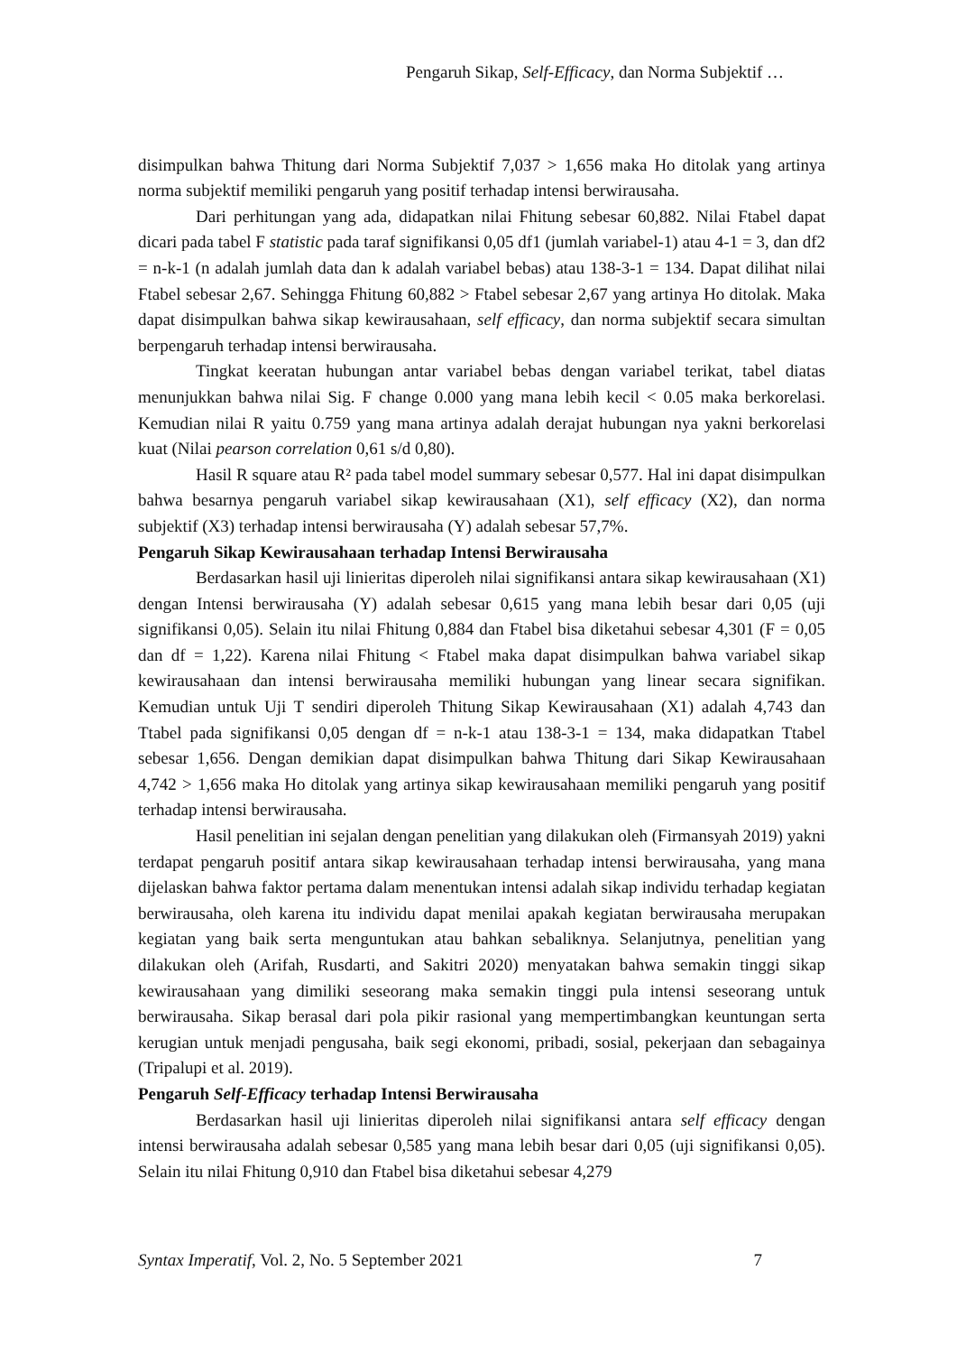Pengaruh Sikap, Self-Efficacy, dan Norma Subjektif …
disimpulkan bahwa Thitung dari Norma Subjektif 7,037 > 1,656 maka Ho ditolak yang artinya norma subjektif memiliki pengaruh yang positif terhadap intensi berwirausaha.
Dari perhitungan yang ada, didapatkan nilai Fhitung sebesar 60,882. Nilai Ftabel dapat dicari pada tabel F statistic pada taraf signifikansi 0,05 df1 (jumlah variabel-1) atau 4-1 = 3, dan df2 = n-k-1 (n adalah jumlah data dan k adalah variabel bebas) atau 138-3-1 = 134. Dapat dilihat nilai Ftabel sebesar 2,67. Sehingga Fhitung 60,882 > Ftabel sebesar 2,67 yang artinya Ho ditolak. Maka dapat disimpulkan bahwa sikap kewirausahaan, self efficacy, dan norma subjektif secara simultan berpengaruh terhadap intensi berwirausaha.
Tingkat keeratan hubungan antar variabel bebas dengan variabel terikat, tabel diatas menunjukkan bahwa nilai Sig. F change 0.000 yang mana lebih kecil < 0.05 maka berkorelasi. Kemudian nilai R yaitu 0.759 yang mana artinya adalah derajat hubungan nya yakni berkorelasi kuat (Nilai pearson correlation 0,61 s/d 0,80).
Hasil R square atau R² pada tabel model summary sebesar 0,577. Hal ini dapat disimpulkan bahwa besarnya pengaruh variabel sikap kewirausahaan (X1), self efficacy (X2), dan norma subjektif (X3) terhadap intensi berwirausaha (Y) adalah sebesar 57,7%.
Pengaruh Sikap Kewirausahaan terhadap Intensi Berwirausaha
Berdasarkan hasil uji linieritas diperoleh nilai signifikansi antara sikap kewirausahaan (X1) dengan Intensi berwirausaha (Y) adalah sebesar 0,615 yang mana lebih besar dari 0,05 (uji signifikansi 0,05). Selain itu nilai Fhitung 0,884 dan Ftabel bisa diketahui sebesar 4,301 (F = 0,05 dan df = 1,22). Karena nilai Fhitung < Ftabel maka dapat disimpulkan bahwa variabel sikap kewirausahaan dan intensi berwirausaha memiliki hubungan yang linear secara signifikan. Kemudian untuk Uji T sendiri diperoleh Thitung Sikap Kewirausahaan (X1) adalah 4,743 dan Ttabel pada signifikansi 0,05 dengan df = n-k-1 atau 138-3-1 = 134, maka didapatkan Ttabel sebesar 1,656. Dengan demikian dapat disimpulkan bahwa Thitung dari Sikap Kewirausahaan 4,742 > 1,656 maka Ho ditolak yang artinya sikap kewirausahaan memiliki pengaruh yang positif terhadap intensi berwirausaha.
Hasil penelitian ini sejalan dengan penelitian yang dilakukan oleh (Firmansyah 2019) yakni terdapat pengaruh positif antara sikap kewirausahaan terhadap intensi berwirausaha, yang mana dijelaskan bahwa faktor pertama dalam menentukan intensi adalah sikap individu terhadap kegiatan berwirausaha, oleh karena itu individu dapat menilai apakah kegiatan berwirausaha merupakan kegiatan yang baik serta menguntukan atau bahkan sebaliknya. Selanjutnya, penelitian yang dilakukan oleh (Arifah, Rusdarti, and Sakitri 2020) menyatakan bahwa semakin tinggi sikap kewirausahaan yang dimiliki seseorang maka semakin tinggi pula intensi seseorang untuk berwirausaha. Sikap berasal dari pola pikir rasional yang mempertimbangkan keuntungan serta kerugian untuk menjadi pengusaha, baik segi ekonomi, pribadi, sosial, pekerjaan dan sebagainya (Tripalupi et al. 2019).
Pengaruh Self-Efficacy terhadap Intensi Berwirausaha
Berdasarkan hasil uji linieritas diperoleh nilai signifikansi antara self efficacy dengan intensi berwirausaha adalah sebesar 0,585 yang mana lebih besar dari 0,05 (uji signifikansi 0,05). Selain itu nilai Fhitung 0,910 dan Ftabel bisa diketahui sebesar 4,279
Syntax Imperatif, Vol. 2, No. 5 September 2021 7